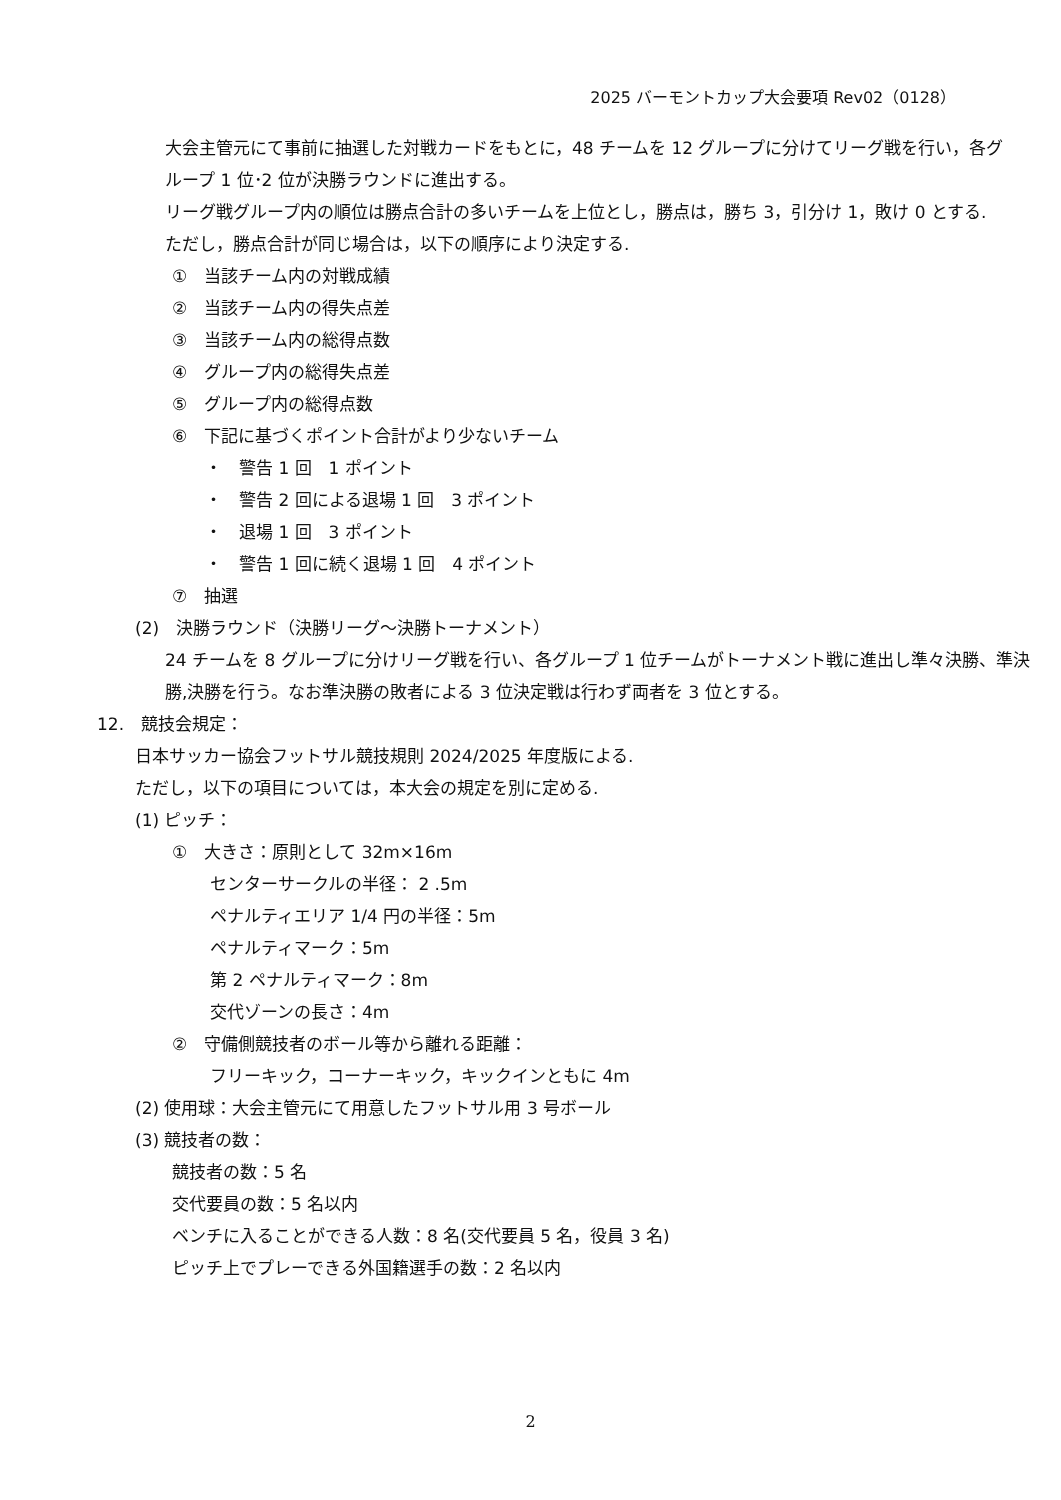2025 バーモントカップ大会要項 Rev02（0128）
大会主管元にて事前に抽選した対戦カードをもとに，48 チームを 12 グループに分けてリーグ戦を行い，各グ
ループ 1 位･2 位が決勝ラウンドに進出する。
リーグ戦グループ内の順位は勝点合計の多いチームを上位とし，勝点は，勝ち 3，引分け 1，敗け 0 とする.
ただし，勝点合計が同じ場合は，以下の順序により決定する.
①　当該チーム内の対戦成績
②　当該チーム内の得失点差
③　当該チーム内の総得点数
④　グループ内の総得失点差
⑤　グループ内の総得点数
⑥　下記に基づくポイント合計がより少ないチーム
・　警告 1 回　1 ポイント
・　警告 2 回による退場 1 回　3 ポイント
・　退場 1 回　3 ポイント
・　警告 1 回に続く退場 1 回　4 ポイント
⑦　抽選
(2)　決勝ラウンド（決勝リーグ～決勝トーナメント）
24 チームを 8 グループに分けリーグ戦を行い、各グループ 1 位チームがトーナメント戦に進出し準々決勝、準決
勝,決勝を行う。なお準決勝の敗者による 3 位決定戦は行わず両者を 3 位とする。
12.　競技会規定：
日本サッカー協会フットサル競技規則 2024/2025 年度版による.
ただし，以下の項目については，本大会の規定を別に定める.
(1) ピッチ：
①　大きさ：原則として 32m×16m
センターサークルの半径： 2 .5m
ペナルティエリア 1/4 円の半径：5m
ペナルティマーク：5m
第 2 ペナルティマーク：8m
交代ゾーンの長さ：4m
②　守備側競技者のボール等から離れる距離：
フリーキック，コーナーキック，キックインともに 4m
(2) 使用球：大会主管元にて用意したフットサル用 3 号ボール
(3) 競技者の数：
競技者の数：5 名
交代要員の数：5 名以内
ベンチに入ることができる人数：8 名(交代要員 5 名，役員 3 名)
ピッチ上でプレーできる外国籍選手の数：2 名以内
2